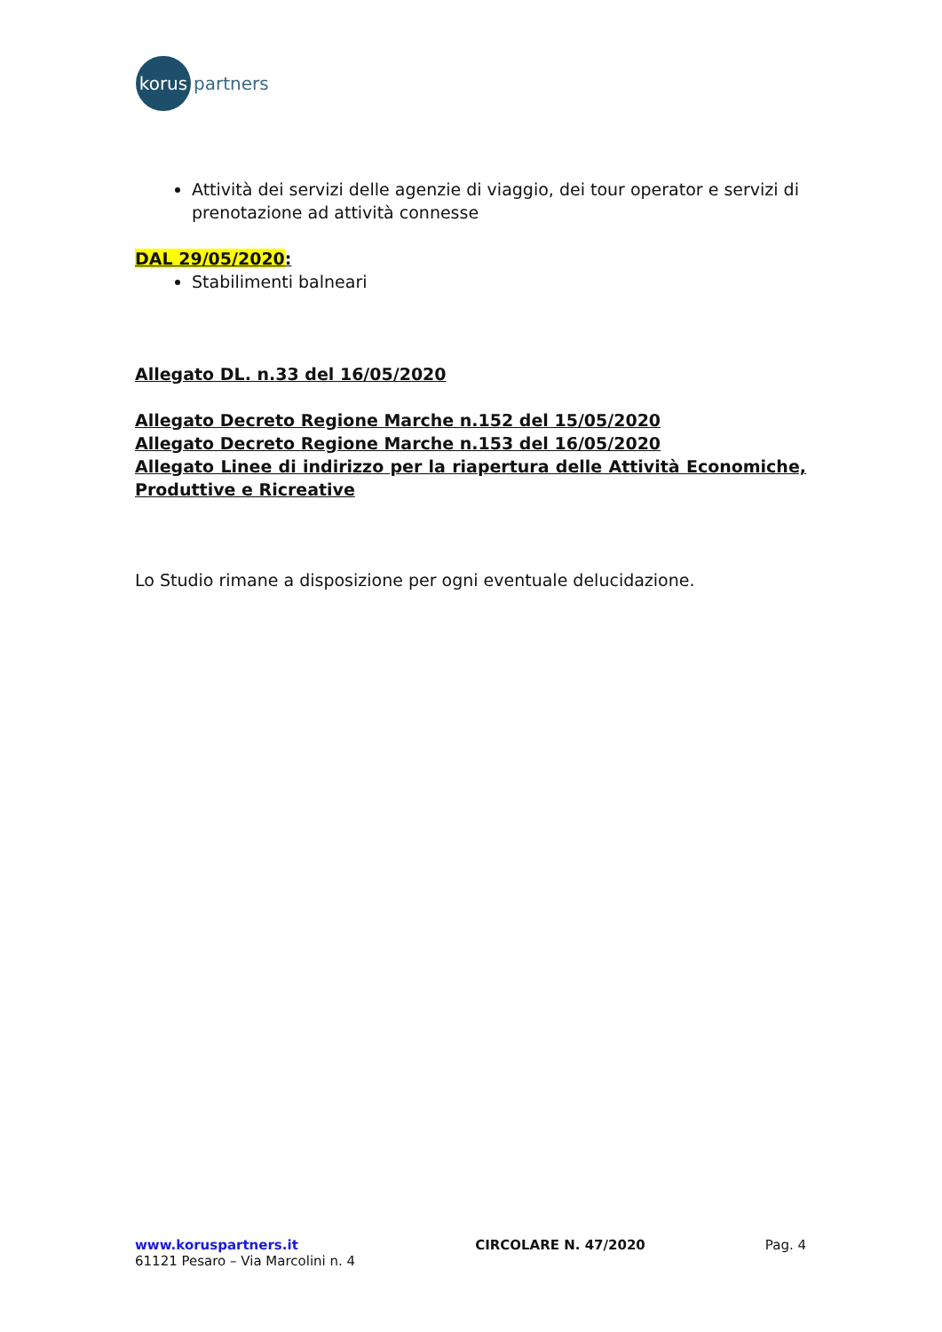korus
partners
Attività dei servizi delle agenzie di viaggio, dei tour operator e servizi di prenotazione ad attività connesse
DAL 29/05/2020:
Stabilimenti balneari
Allegato DL. n.33 del 16/05/2020
Allegato Decreto Regione Marche n.152 del 15/05/2020
Allegato Decreto Regione Marche n.153 del 16/05/2020
Allegato Linee di indirizzo per la riapertura delle Attività Economiche, Produttive e Ricreative
Lo Studio rimane a disposizione per ogni eventuale delucidazione.
www.koruspartners.it
61121 Pesaro – Via Marcolini n. 4
CIRCOLARE N. 47/2020 Pag. 4